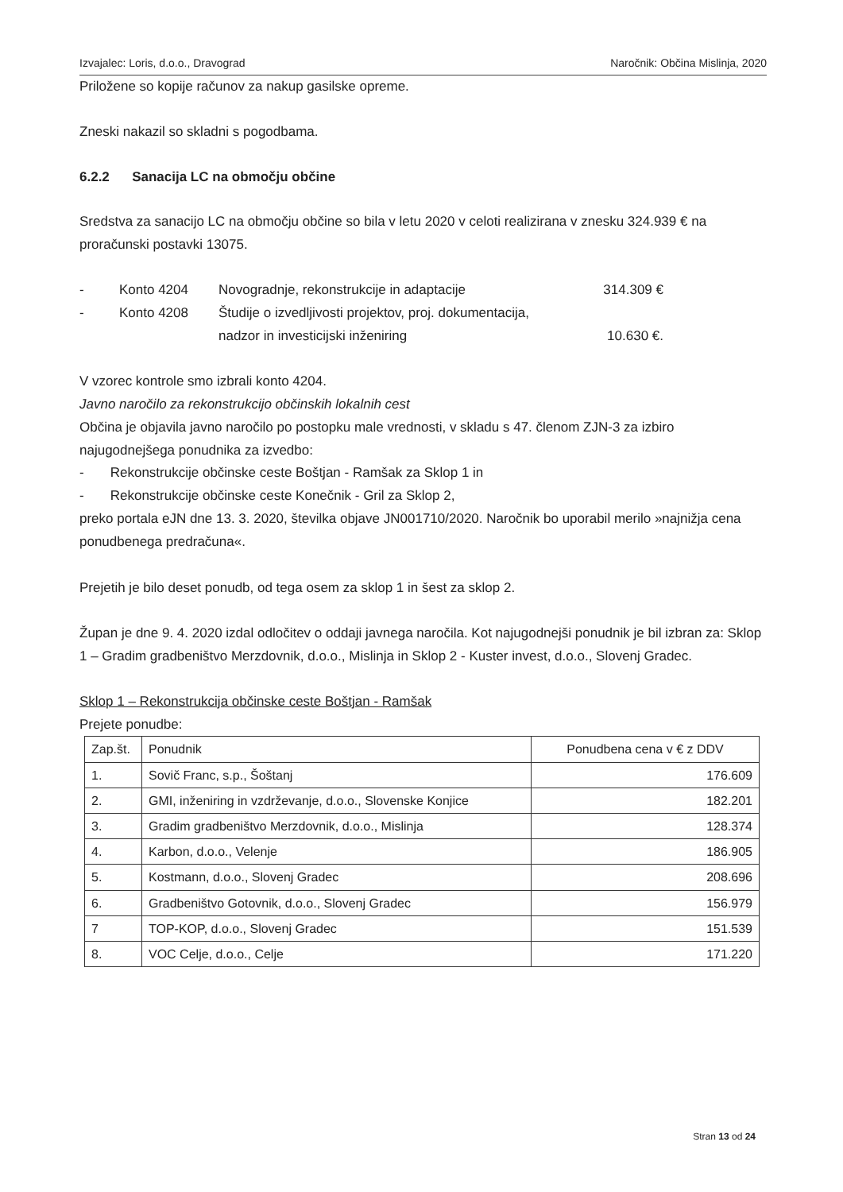Izvajalec: Loris, d.o.o., Dravograd Naročnik: Občina Mislinja, 2020
Priložene so kopije računov za nakup gasilske opreme.
Zneski nakazil so skladni s pogodbama.
6.2.2 Sanacija LC na območju občine
Sredstva za sanacijo LC na območju občine so bila v letu 2020 v celoti realizirana v znesku 324.939 € na proračunski postavki 13075.
- Konto 4204 Novogradnje, rekonstrukcije in adaptacije 314.309 € - Konto 4208 Študije o izvedljivosti projektov, proj. dokumentacija,
nadzor in investicijski inženiring
10.630 €.
V vzorec kontrole smo izbrali konto 4204.
Javno naročilo za rekonstrukcijo občinskih lokalnih cest
Občina je objavila javno naročilo po postopku male vrednosti, v skladu s 47. členom ZJN-3 za izbiro najugodnejšega ponudnika za izvedbo:
- Rekonstrukcije občinske ceste Boštjan - Ramšak za Sklop 1 in
- Rekonstrukcije občinske ceste Konečnik - Gril za Sklop 2,
preko portala eJN dne 13. 3. 2020, številka objave JN001710/2020. Naročnik bo uporabil merilo »najnižja cena ponudbenega predračuna«.
Prejetih je bilo deset ponudb, od tega osem za sklop 1 in šest za sklop 2.
Župan je dne 9. 4. 2020 izdal odločitev o oddaji javnega naročila. Kot najugodnejši ponudnik je bil izbran za: Sklop 1 – Gradim gradbeništvo Merzdovnik, d.o.o., Mislinja in Sklop 2 - Kuster invest, d.o.o., Slovenj Gradec.
Sklop 1 – Rekonstrukcija občinske ceste Boštjan - Ramšak
Prejete ponudbe:
| Zap.št. | Ponudnik | Ponudbena cena v € z DDV |
| --- | --- | --- |
| 1. | Sovič Franc, s.p., Šoštanj | 176.609 |
| 2. | GMI, inženiring in vzdrževanje, d.o.o., Slovenske Konjice | 182.201 |
| 3. | Gradim gradbeništvo Merzdovnik, d.o.o., Mislinja | 128.374 |
| 4. | Karbon, d.o.o., Velenje | 186.905 |
| 5. | Kostmann, d.o.o., Slovenj Gradec | 208.696 |
| 6. | Gradbeništvo Gotovnik, d.o.o., Slovenj Gradec | 156.979 |
| 7 | TOP-KOP, d.o.o., Slovenj Gradec | 151.539 |
| 8. | VOC Celje, d.o.o., Celje | 171.220 |
Stran 13 od 24